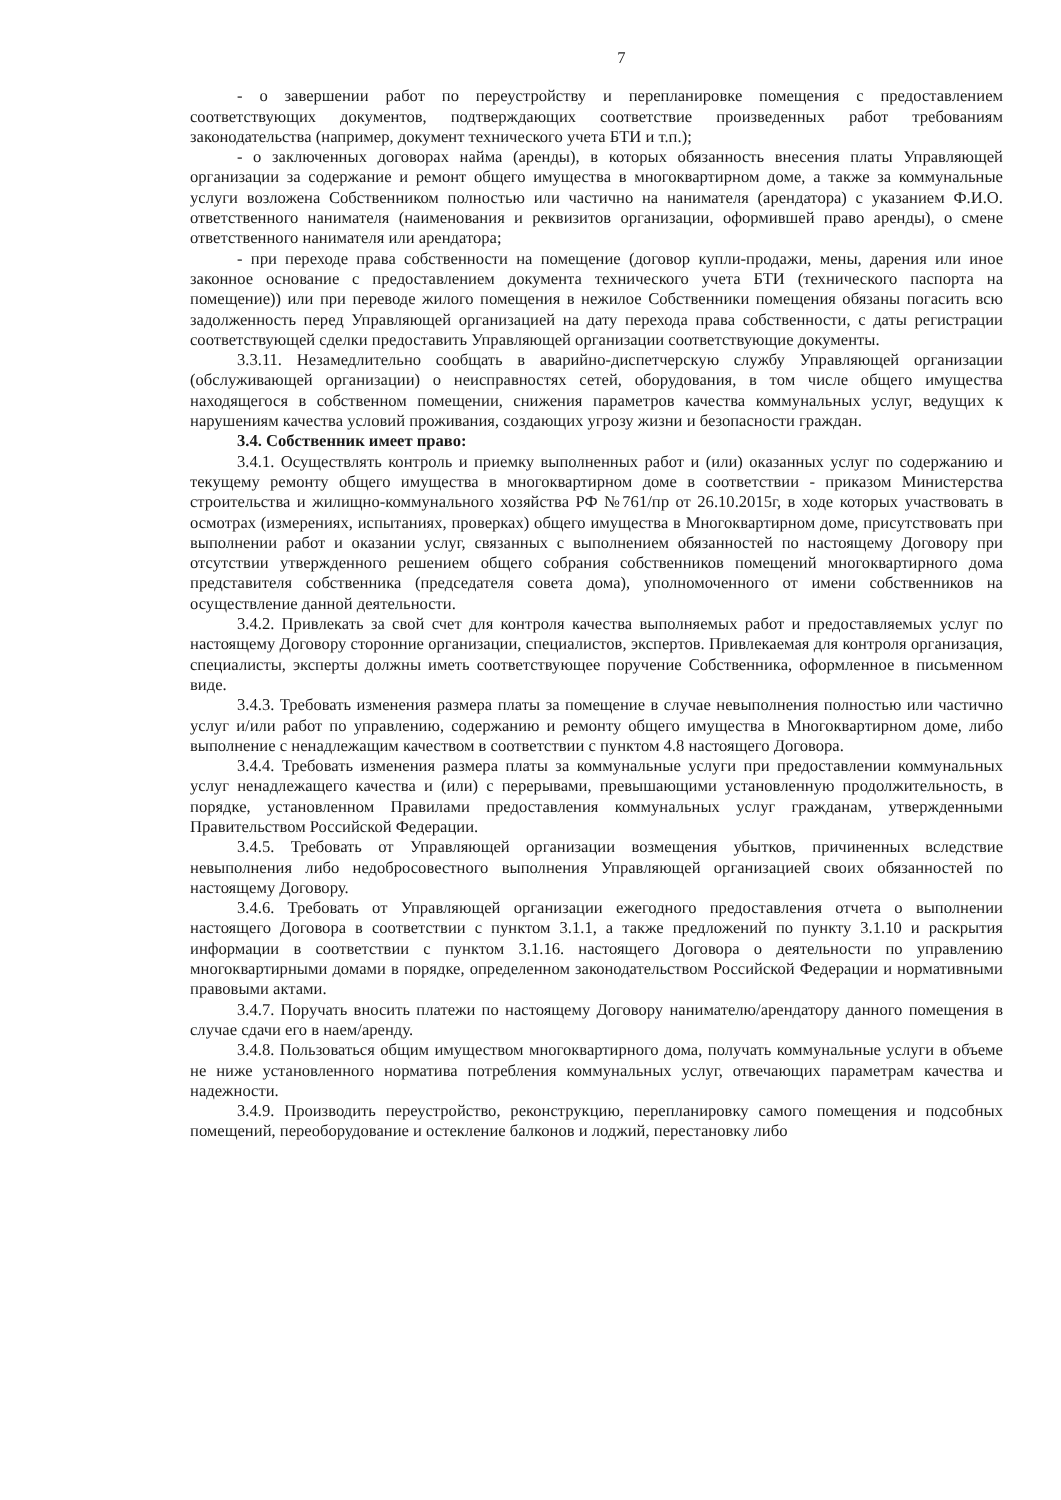7
- о завершении работ по переустройству и перепланировке помещения с предоставлением соответствующих документов, подтверждающих соответствие произведенных работ требованиям законодательства (например, документ технического учета БТИ и т.п.);
- о заключенных договорах найма (аренды), в которых обязанность внесения платы Управляющей организации за содержание и ремонт общего имущества в многоквартирном доме, а также за коммунальные услуги возложена Собственником полностью или частично на нанимателя (арендатора) с указанием Ф.И.О. ответственного нанимателя (наименования и реквизитов организации, оформившей право аренды), о смене ответственного нанимателя или арендатора;
- при переходе права собственности на помещение (договор купли-продажи, мены, дарения или иное законное основание с предоставлением документа технического учета БТИ (технического паспорта на помещение)) или при переводе жилого помещения в нежилое Собственники помещения обязаны погасить всю задолженность перед Управляющей организацией на дату перехода права собственности, с даты регистрации соответствующей сделки предоставить Управляющей организации соответствующие документы.
3.3.11. Незамедлительно сообщать в аварийно-диспетчерскую службу Управляющей организации (обслуживающей организации) о неисправностях сетей, оборудования, в том числе общего имущества находящегося в собственном помещении, снижения параметров качества коммунальных услуг, ведущих к нарушениям качества условий проживания, создающих угрозу жизни и безопасности граждан.
3.4. Собственник имеет право:
3.4.1. Осуществлять контроль и приемку выполненных работ и (или) оказанных услуг по содержанию и текущему ремонту общего имущества в многоквартирном доме в соответствии - приказом Министерства строительства и жилищно-коммунального хозяйства РФ №761/пр от 26.10.2015г, в ходе которых участвовать в осмотрах (измерениях, испытаниях, проверках) общего имущества в Многоквартирном доме, присутствовать при выполнении работ и оказании услуг, связанных с выполнением обязанностей по настоящему Договору при отсутствии утвержденного решением общего собрания собственников помещений многоквартирного дома представителя собственника (председателя совета дома), уполномоченного от имени собственников на осуществление данной деятельности.
3.4.2. Привлекать за свой счет для контроля качества выполняемых работ и предоставляемых услуг по настоящему Договору сторонние организации, специалистов, экспертов. Привлекаемая для контроля организация, специалисты, эксперты должны иметь соответствующее поручение Собственника, оформленное в письменном виде.
3.4.3. Требовать изменения размера платы за помещение в случае невыполнения полностью или частично услуг и/или работ по управлению, содержанию и ремонту общего имущества в Многоквартирном доме, либо выполнение с ненадлежащим качеством в соответствии с пунктом 4.8 настоящего Договора.
3.4.4. Требовать изменения размера платы за коммунальные услуги при предоставлении коммунальных услуг ненадлежащего качества и (или) с перерывами, превышающими установленную продолжительность, в порядке, установленном Правилами предоставления коммунальных услуг гражданам, утвержденными Правительством Российской Федерации.
3.4.5. Требовать от Управляющей организации возмещения убытков, причиненных вследствие невыполнения либо недобросовестного выполнения Управляющей организацией своих обязанностей по настоящему Договору.
3.4.6. Требовать от Управляющей организации ежегодного предоставления отчета о выполнении настоящего Договора в соответствии с пунктом 3.1.1, а также предложений по пункту 3.1.10 и раскрытия информации в соответствии с пунктом 3.1.16. настоящего Договора о деятельности по управлению многоквартирными домами в порядке, определенном законодательством Российской Федерации и нормативными правовыми актами.
3.4.7. Поручать вносить платежи по настоящему Договору нанимателю/арендатору данного помещения в случае сдачи его в наем/аренду.
3.4.8. Пользоваться общим имуществом многоквартирного дома, получать коммунальные услуги в объеме не ниже установленного норматива потребления коммунальных услуг, отвечающих параметрам качества и надежности.
3.4.9. Производить переустройство, реконструкцию, перепланировку самого помещения и подсобных помещений, переоборудование и остекление балконов и лоджий, перестановку либо